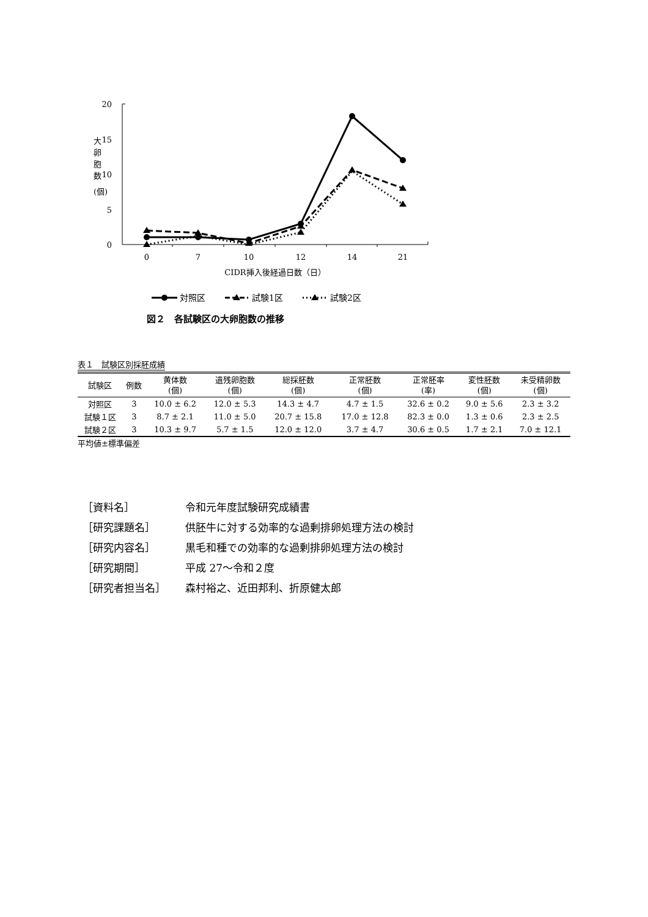20
15
10
5
0
0
7
10
12
14
21
CIDR挿入後経過日数（日）
大
卵
胞
数
(個)
対照区
試験1区
試験2区
図２　各試験区の大卵胞数の推移
表１　試験区別採胚成績
| 試験区 | 例数 | 黄体数 (個) | 遺残卵胞数 (個) | 総採胚数 (個) | 正常胚数 (個) | 正常胚率 (率) | 変性胚数 (個) | 未受精卵数 (個) |
| --- | --- | --- | --- | --- | --- | --- | --- | --- |
| 対照区 | 3 | 10.0 ± 6.2 | 12.0 ± 5.3 | 14.3 ± 4.7 | 4.7 ± 1.5 | 32.6 ± 0.2 | 9.0 ± 5.6 | 2.3 ± 3.2 |
| 試験１区 | 3 | 8.7 ± 2.1 | 11.0 ± 5.0 | 20.7 ± 15.8 | 17.0 ± 12.8 | 82.3 ± 0.0 | 1.3 ± 0.6 | 2.3 ± 2.5 |
| 試験２区 | 3 | 10.3 ± 9.7 | 5.7 ± 1.5 | 12.0 ± 12.0 | 3.7 ± 4.7 | 30.6 ± 0.5 | 1.7 ± 2.1 | 7.0 ± 12.1 |
平均値±標準偏差
［資料名］ 令和元年度試験研究成績書
［研究課題名］ 供胚牛に対する効率的な過剰排卵処理方法の検討
［研究内容名］ 黒毛和種での効率的な過剰排卵処理方法の検討
［研究期間］ 平成 27～令和２度
［研究者担当名］ 森村裕之、近田邦利、折原健太郎